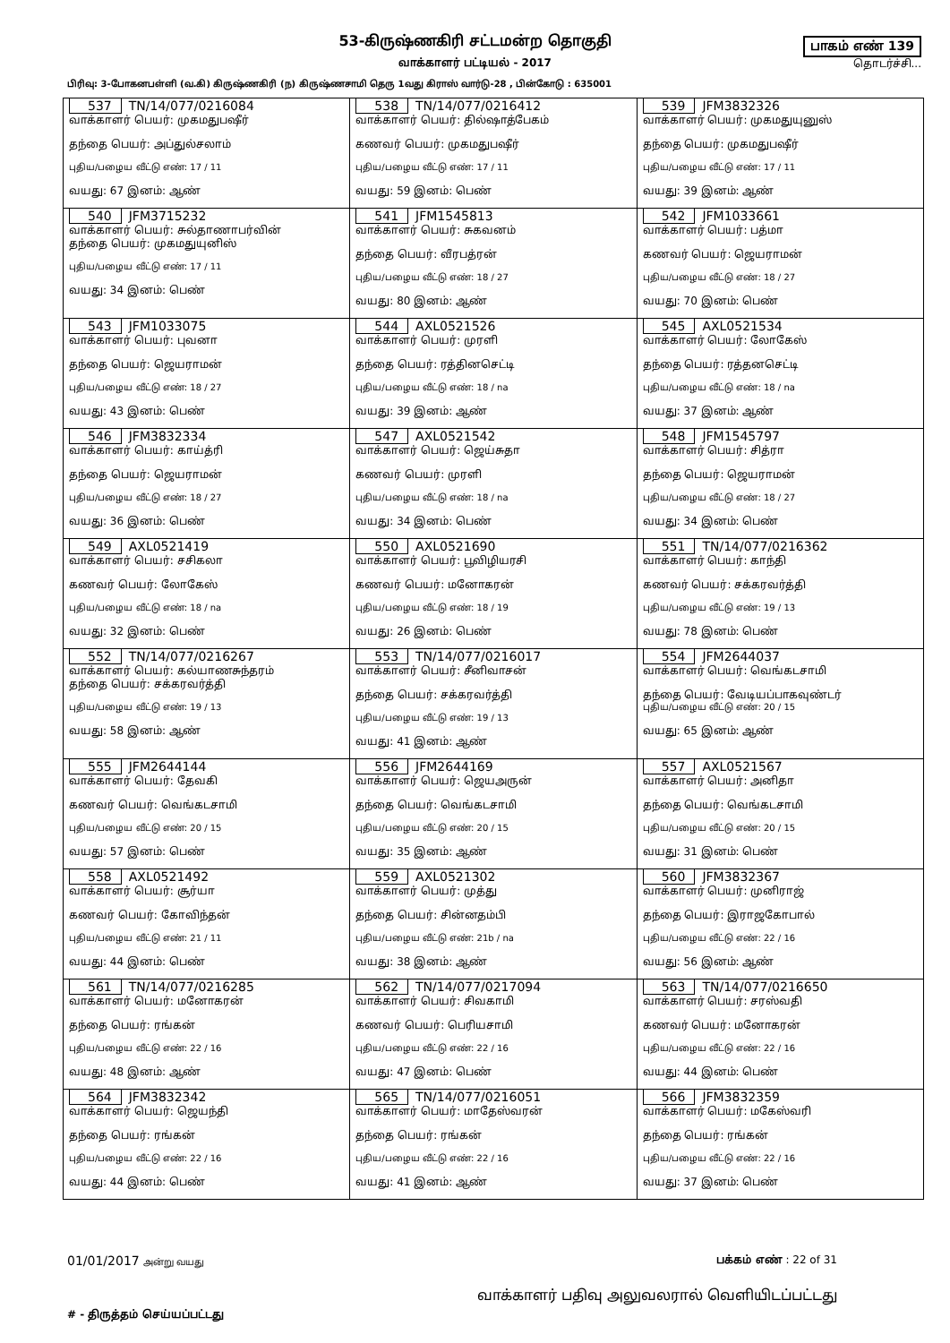53-கிருஷ்ணகிரி சட்டமன்ற தொகுதி
வாக்காளர் பட்டியல் - 2017
பாகம் எண் 139
தொடர்ச்சி...
பிரிவு: 3-போகனபள்ளி (வ.கி) கிருஷ்ணகிரி (ந) கிருஷ்ணசாமி தெரு 1வது கிராஸ் வார்டு-28 , பின்கோடு : 635001
| 537 TN/14/077/0216084 வாக்காளர் பெயர்: முகமதுபஷீர் தந்தை பெயர்: அப்துல்சலாம் புதிய/பழைய வீட்டு எண்: 17 / 11 வயது: 67 இனம்: ஆண் | 538 TN/14/077/0216412 வாக்காளர் பெயர்: தில்ஷாத்பேகம் கணவர் பெயர்: முகமதுபஷீர் புதிய/பழைய வீட்டு எண்: 17 / 11 வயது: 59 இனம்: பெண் | 539 JFM3832326 வாக்காளர் பெயர்: முகமதுயுனுஸ் தந்தை பெயர்: முகமதுபஷீர் புதிய/பழைய வீட்டு எண்: 17 / 11 வயது: 39 இனம்: ஆண் |
| 540 JFM3715232 வாக்காளர் பெயர்: சுல்தாணாபர்வின் தந்தை பெயர்: முகமதுயுனிஸ் புதிய/பழைய வீட்டு எண்: 17 / 11 வயது: 34 இனம்: பெண் | 541 JFM1545813 வாக்காளர் பெயர்: சுகவனம் தந்தை பெயர்: வீரபத்ரன் புதிய/பழைய வீட்டு எண்: 18 / 27 வயது: 80 இனம்: ஆண் | 542 JFM1033661 வாக்காளர் பெயர்: பத்மா கணவர் பெயர்: ஜெயராமன் புதிய/பழைய வீட்டு எண்: 18 / 27 வயது: 70 இனம்: பெண் |
| 543 JFM1033075 வாக்காளர் பெயர்: புவனா தந்தை பெயர்: ஜெயராமன் புதிய/பழைய வீட்டு எண்: 18 / 27 வயது: 43 இனம்: பெண் | 544 AXL0521526 வாக்காளர் பெயர்: முரளி தந்தை பெயர்: ரத்தினசெட்டி புதிய/பழைய வீட்டு எண்: 18 / na வயது: 39 இனம்: ஆண் | 545 AXL0521534 வாக்காளர் பெயர்: லோகேஸ் தந்தை பெயர்: ரத்தனசெட்டி புதிய/பழைய வீட்டு எண்: 18 / na வயது: 37 இனம்: ஆண் |
| 546 JFM3832334 வாக்காளர் பெயர்: காய்த்ரி தந்தை பெயர்: ஜெயராமன் புதிய/பழைய வீட்டு எண்: 18 / 27 வயது: 36 இனம்: பெண் | 547 AXL0521542 வாக்காளர் பெயர்: ஜெய்சுதா கணவர் பெயர்: முரளி புதிய/பழைய வீட்டு எண்: 18 / na வயது: 34 இனம்: பெண் | 548 JFM1545797 வாக்காளர் பெயர்: சித்ரா தந்தை பெயர்: ஜெயராமன் புதிய/பழைய வீட்டு எண்: 18 / 27 வயது: 34 இனம்: பெண் |
| 549 AXL0521419 வாக்காளர் பெயர்: சசிகலா கணவர் பெயர்: லோகேஸ் புதிய/பழைய வீட்டு எண்: 18 / na வயது: 32 இனம்: பெண் | 550 AXL0521690 வாக்காளர் பெயர்: பூவிழியரசி கணவர் பெயர்: மனோகரன் புதிய/பழைய வீட்டு எண்: 18 / 19 வயது: 26 இனம்: பெண் | 551 TN/14/077/0216362 வாக்காளர் பெயர்: காந்தி கணவர் பெயர்: சக்கரவர்த்தி புதிய/பழைய வீட்டு எண்: 19 / 13 வயது: 78 இனம்: பெண் |
| 552 TN/14/077/0216267 வாக்காளர் பெயர்: கல்யாணசுந்தரம் தந்தை பெயர்: சக்கரவர்த்தி புதிய/பழைய வீட்டு எண்: 19 / 13 வயது: 58 இனம்: ஆண் | 553 TN/14/077/0216017 வாக்காளர் பெயர்: சீனிவாசன் தந்தை பெயர்: சக்கரவர்த்தி புதிய/பழைய வீட்டு எண்: 19 / 13 வயது: 41 இனம்: ஆண் | 554 JFM2644037 வாக்காளர் பெயர்: வெங்கடசாமி தந்தை பெயர்: வேடியப்பாகவுண்டர் புதிய/பழைய வீட்டு எண்: 20 / 15 வயது: 65 இனம்: ஆண் |
| 555 JFM2644144 வாக்காளர் பெயர்: தேவகி கணவர் பெயர்: வெங்கடசாமி புதிய/பழைய வீட்டு எண்: 20 / 15 வயது: 57 இனம்: பெண் | 556 JFM2644169 வாக்காளர் பெயர்: ஜெயஅருன் தந்தை பெயர்: வெங்கடசாமி புதிய/பழைய வீட்டு எண்: 20 / 15 வயது: 35 இனம்: ஆண் | 557 AXL0521567 வாக்காளர் பெயர்: அனிதா தந்தை பெயர்: வெங்கடசாமி புதிய/பழைய வீட்டு எண்: 20 / 15 வயது: 31 இனம்: பெண் |
| 558 AXL0521492 வாக்காளர் பெயர்: சூர்யா கணவர் பெயர்: கோவிந்தன் புதிய/பழைய வீட்டு எண்: 21 / 11 வயது: 44 இனம்: பெண் | 559 AXL0521302 வாக்காளர் பெயர்: முத்து தந்தை பெயர்: சின்னதம்பி புதிய/பழைய வீட்டு எண்: 21b / na வயது: 38 இனம்: ஆண் | 560 JFM3832367 வாக்காளர் பெயர்: முனிராஜ் தந்தை பெயர்: இராஜகோபால் புதிய/பழைய வீட்டு எண்: 22 / 16 வயது: 56 இனம்: ஆண் |
| 561 TN/14/077/0216285 வாக்காளர் பெயர்: மனோகரன் தந்தை பெயர்: ரங்கன் புதிய/பழைய வீட்டு எண்: 22 / 16 வயது: 48 இனம்: ஆண் | 562 TN/14/077/0217094 வாக்காளர் பெயர்: சிவகாமி கணவர் பெயர்: பெரியசாமி புதிய/பழைய வீட்டு எண்: 22 / 16 வயது: 47 இனம்: பெண் | 563 TN/14/077/0216650 வாக்காளர் பெயர்: சரஸ்வதி கணவர் பெயர்: மனோகரன் புதிய/பழைய வீட்டு எண்: 22 / 16 வயது: 44 இனம்: பெண் |
| 564 JFM3832342 வாக்காளர் பெயர்: ஜெயந்தி தந்தை பெயர்: ரங்கன் புதிய/பழைய வீட்டு எண்: 22 / 16 வயது: 44 இனம்: பெண் | 565 TN/14/077/0216051 வாக்காளர் பெயர்: மாதேஸ்வரன் தந்தை பெயர்: ரங்கன் புதிய/பழைய வீட்டு எண்: 22 / 16 வயது: 41 இனம்: ஆண் | 566 JFM3832359 வாக்காளர் பெயர்: மகேஸ்வரி தந்தை பெயர்: ரங்கன் புதிய/பழைய வீட்டு எண்: 22 / 16 வயது: 37 இனம்: பெண் |
01/01/2017 அன்று வயது
பக்கம் எண் : 22 of 31
# - திருத்தம் செய்யப்பட்டது
வாக்காளர் பதிவு அலுவலரால் வெளியிடப்பட்டது